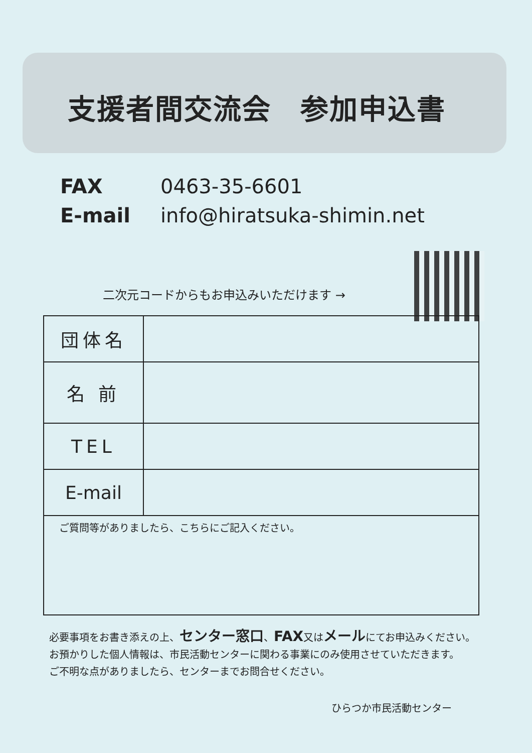支援者間交流会　参加申込書
FAX 0463-35-6601
E-mail info@hiratsuka-shimin.net
二次元コードからもお申込みいただけます →
| 団体名 | |
| 名 前 | |
| TEL | |
| E-mail | |
| ご質問等がありましたら、こちらにご記入ください。 | |
必要事項をお書き添えの上、センター窓口、FAX又はメールにてお申込みください。
お預かりした個人情報は、市民活動センターに関わる事業にのみ使用させていただきます。
ご不明な点がありましたら、センターまでお問合せください。
ひらつか市民活動センター